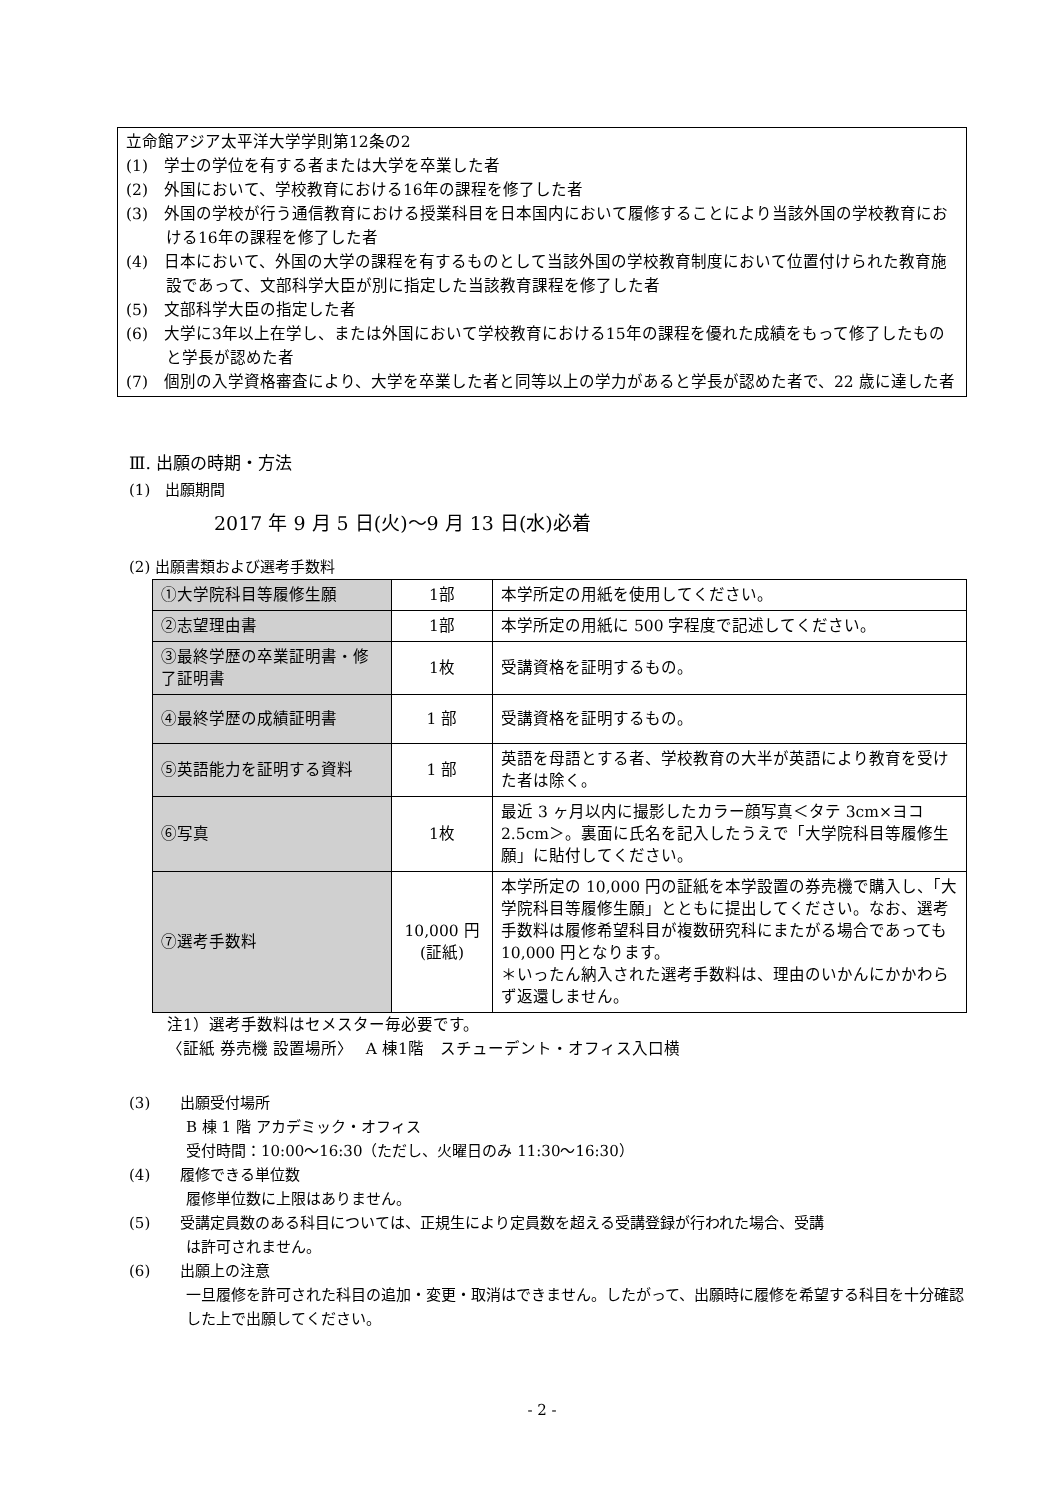立命館アジア太平洋大学学則第12条の2
(1)　学士の学位を有する者または大学を卒業した者
(2)　外国において、学校教育における16年の課程を修了した者
(3)　外国の学校が行う通信教育における授業科目を日本国内において履修することにより当該外国の学校教育における16年の課程を修了した者
(4)　日本において、外国の大学の課程を有するものとして当該外国の学校教育制度において位置付けられた教育施設であって、文部科学大臣が別に指定した当該教育課程を修了した者
(5)　文部科学大臣の指定した者
(6)　大学に3年以上在学し、または外国において学校教育における15年の課程を優れた成績をもって修了したものと学長が認めた者
(7)　個別の入学資格審査により、大学を卒業した者と同等以上の学力があると学長が認めた者で、22 歳に達した者
Ⅲ. 出願の時期・方法
(1)　出願期間
2017 年 9 月 5 日(火)～9 月 13 日(水)必着
(2) 出願書類および選考手数料
| ①大学院科目等履修生願 | 1部 | 本学所定の用紙を使用してください。 |
| ②志望理由書 | 1部 | 本学所定の用紙に 500 字程度で記述してください。 |
| ③最終学歴の卒業証明書・修了証明書 | 1枚 | 受講資格を証明するもの。 |
| ④最終学歴の成績証明書 | 1 部 | 受講資格を証明するもの。 |
| ⑤英語能力を証明する資料 | 1 部 | 英語を母語とする者、学校教育の大半が英語により教育を受けた者は除く。 |
| ⑥写真 | 1枚 | 最近 3 ヶ月以内に撮影したカラー顔写真＜タテ 3cm×ヨコ 2.5cm＞。裏面に氏名を記入したうえで「大学院科目等履修生願」に貼付してください。 |
| ⑦選考手数料 | 10,000 円 (証紙) | 本学所定の 10,000 円の証紙を本学設置の券売機で購入し、「大学院科目等履修生願」とともに提出してください。なお、選考手数料は履修希望科目が複数研究科にまたがる場合であっても 10,000 円となります。 ＊いったん納入された選考手数料は、理由のいかんにかかわらず返還しません。 |
注1）選考手数料はセメスター毎必要です。
〈証紙 券売機 設置場所〉　 A 棟1階　スチューデント・オフィス入口横
(3)　　出願受付場所
B 棟 1 階 アカデミック・オフィス
受付時間：10:00～16:30（ただし、火曜日のみ 11:30～16:30）
(4)　　履修できる単位数
履修単位数に上限はありません。
(5)　　受講定員数のある科目については、正規生により定員数を超える受講登録が行われた場合、受講
は許可されません。
(6)　　出願上の注意
一旦履修を許可された科目の追加・変更・取消はできません。したがって、出願時に履修を希望する科目を十分確認した上で出願してください。
- 2 -